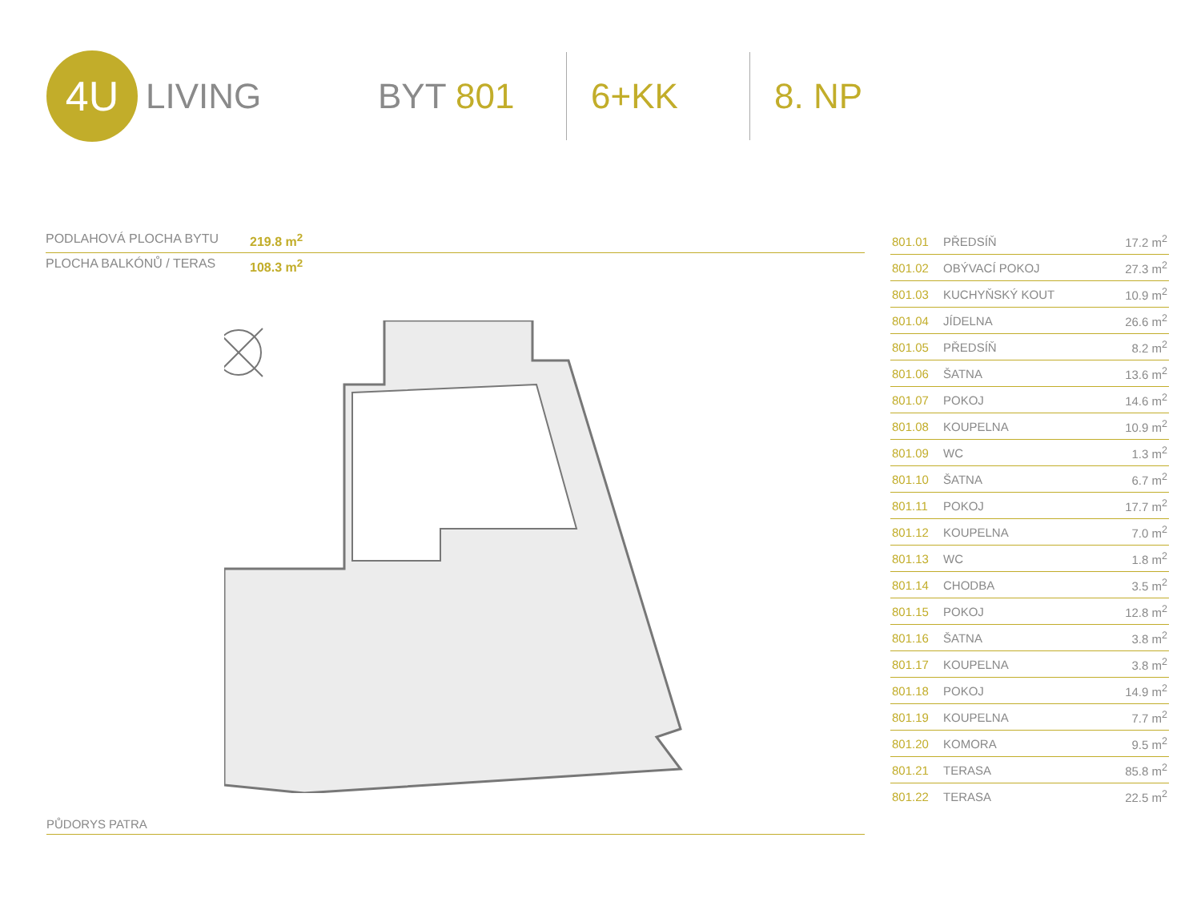4U
LIVING BYT 801 6+KK 8. NP
PODLAHOVÁ PLOCHA BYTU 219.8 m<sup>2</sup>
PLOCHA BALKÓNŮ / TERAS 108.3 m<sup>2</sup>
| 801.01 | PŘEDSÍŇ | 17.2 m<sup>2</sup> |
| 801.02 | OBÝVACÍ POKOJ | 27.3 m<sup>2</sup> |
| 801.03 | KUCHYŇSKÝ KOUT | 10.9 m<sup>2</sup> |
| 801.04 | JÍDELNA | 26.6 m<sup>2</sup> |
| 801.05 | PŘEDSÍŇ | 8.2 m<sup>2</sup> |
| 801.06 | ŠATNA | 13.6 m<sup>2</sup> |
| 801.07 | POKOJ | 14.6 m<sup>2</sup> |
| 801.08 | KOUPELNA | 10.9 m<sup>2</sup> |
| 801.09 | WC | 1.3 m<sup>2</sup> |
| 801.10 | ŠATNA | 6.7 m<sup>2</sup> |
| 801.11 | POKOJ | 17.7 m<sup>2</sup> |
| 801.12 | KOUPELNA | 7.0 m<sup>2</sup> |
| 801.13 | WC | 1.8 m<sup>2</sup> |
| 801.14 | CHODBA | 3.5 m<sup>2</sup> |
| 801.15 | POKOJ | 12.8 m<sup>2</sup> |
| 801.16 | ŠATNA | 3.8 m<sup>2</sup> |
| 801.17 | KOUPELNA | 3.8 m<sup>2</sup> |
| 801.18 | POKOJ | 14.9 m<sup>2</sup> |
| 801.19 | KOUPELNA | 7.7 m<sup>2</sup> |
| 801.20 | KOMORA | 9.5 m<sup>2</sup> |
| 801.21 | TERASA | 85.8 m<sup>2</sup> |
| 801.22 | TERASA | 22.5 m<sup>2</sup> |
PŮDORYS PATRA